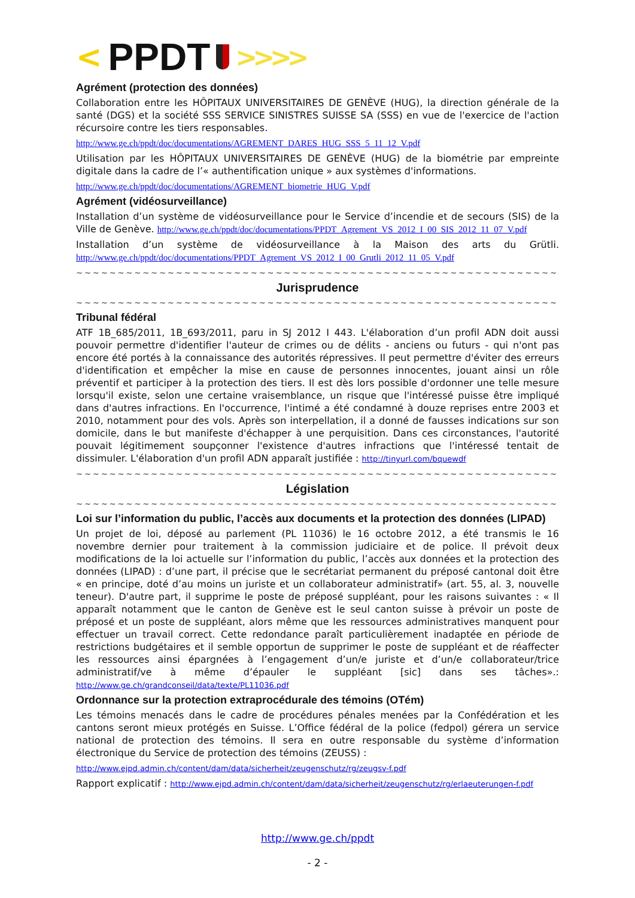< PPDT >>>>
Agrément (protection des données)
Collaboration entre les HÔPITAUX UNIVERSITAIRES DE GENÈVE (HUG), la direction générale de la santé (DGS) et la société SSS SERVICE SINISTRES SUISSE SA (SSS) en vue de l'exercice de l'action récursoire contre les tiers responsables.
http://www.ge.ch/ppdt/doc/documentations/AGREMENT_DARES_HUG_SSS_5_11_12_V.pdf
Utilisation par les HÔPITAUX UNIVERSITAIRES DE GENÈVE (HUG) de la biométrie par empreinte digitale dans la cadre de l’« authentification unique » aux systèmes d'informations.
http://www.ge.ch/ppdt/doc/documentations/AGREMENT_biometrie_HUG_V.pdf
Agrément (vidéosurveillance)
Installation d’un système de vidéosurveillance pour le Service d’incendie et de secours (SIS) de la Ville de Genève. http://www.ge.ch/ppdt/doc/documentations/PPDT_Agrement_VS_2012_I_00_SIS_2012_11_07_V.pdf
Installation d’un système de vidéosurveillance à la Maison des arts du Grütli. http://www.ge.ch/ppdt/doc/documentations/PPDT_Agrement_VS_2012_I_00_Grutli_2012_11_05_V.pdf
~~~~~~~~~~~~~~~~~~~~~~~~~~~~~~~~~~~~~~~~~~~~~~~~~~~~~~~~~~~~~~~~~~~~~~~~~~~~
Jurisprudence
~~~~~~~~~~~~~~~~~~~~~~~~~~~~~~~~~~~~~~~~~~~~~~~~~~~~~~~~~~~~~~~~~~~~~~~~~~~~
Tribunal fédéral
ATF 1B_685/2011, 1B_693/2011, paru in SJ 2012 I 443. L'élaboration d’un profil ADN doit aussi pouvoir permettre d'identifier l'auteur de crimes ou de délits - anciens ou futurs - qui n'ont pas encore été portés à la connaissance des autorités répressives. Il peut permettre d'éviter des erreurs d'identification et empêcher la mise en cause de personnes innocentes, jouant ainsi un rôle préventif et participer à la protection des tiers. Il est dès lors possible d'ordonner une telle mesure lorsqu'il existe, selon une certaine vraisemblance, un risque que l'intéressé puisse être impliqué dans d'autres infractions. En l'occurrence, l'intimé a été condamné à douze reprises entre 2003 et 2010, notamment pour des vols. Après son interpellation, il a donné de fausses indications sur son domicile, dans le but manifeste d'échapper à une perquisition. Dans ces circonstances, l'autorité pouvait légitimement soupçonner l'existence d'autres infractions que l'intéressé tentait de dissimuler. L'élaboration d'un profil ADN apparaît justifiée : http://tinyurl.com/bquewdf
~~~~~~~~~~~~~~~~~~~~~~~~~~~~~~~~~~~~~~~~~~~~~~~~~~~~~~~~~~~~~~~~~~~~~~~~~~~~
Législation
~~~~~~~~~~~~~~~~~~~~~~~~~~~~~~~~~~~~~~~~~~~~~~~~~~~~~~~~~~~~~~~~~~~~~~~~~~~~
Loi sur l’information du public, l’accès aux documents et la protection des données (LIPAD)
Un projet de loi, déposé au parlement (PL 11036) le 16 octobre 2012, a été transmis le 16 novembre dernier pour traitement à la commission judiciaire et de police. Il prévoit deux modifications de la loi actuelle sur l’information du public, l’accès aux données et la protection des données (LIPAD) : d’une part, il précise que le secrétariat permanent du préposé cantonal doit être « en principe, doté d’au moins un juriste et un collaborateur administratif» (art. 55, al. 3, nouvelle teneur). D'autre part, il supprime le poste de préposé suppléant, pour les raisons suivantes : « Il apparaît notamment que le canton de Genève est le seul canton suisse à prévoir un poste de préposé et un poste de suppléant, alors même que les ressources administratives manquent pour effectuer un travail correct. Cette redondance paraît particulièrement inadaptée en période de restrictions budgétaires et il semble opportun de supprimer le poste de suppléant et de réaffecter les ressources ainsi épargnées à l’engagement d’un/e juriste et d’un/e collaborateur/trice administratif/ve à même d’épauler le suppléant [sic] dans ses tâches».: http://www.ge.ch/grandconseil/data/texte/PL11036.pdf
Ordonnance sur la protection extraprocédurale des témoins (OTém)
Les témoins menacés dans le cadre de procédures pénales menées par la Confédération et les cantons seront mieux protégés en Suisse. L’Office fédéral de la police (fedpol) gérera un service national de protection des témoins. Il sera en outre responsable du système d’information électronique du Service de protection des témoins (ZEUSS) :
http://www.ejpd.admin.ch/content/dam/data/sicherheit/zeugenschutz/rg/zeugsv-f.pdf
Rapport explicatif : http://www.ejpd.admin.ch/content/dam/data/sicherheit/zeugenschutz/rg/erlaeuterungen-f.pdf
http://www.ge.ch/ppdt
- 2 -